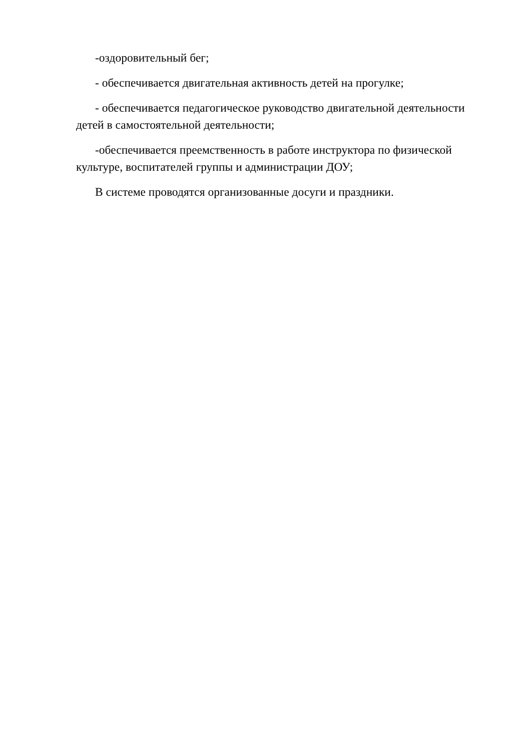-оздоровительный бег;
- обеспечивается двигательная активность детей на прогулке;
- обеспечивается педагогическое руководство двигательной деятельности детей в самостоятельной деятельности;
-обеспечивается преемственность в работе инструктора по физической культуре, воспитателей группы и администрации ДОУ;
В системе проводятся организованные досуги и праздники.